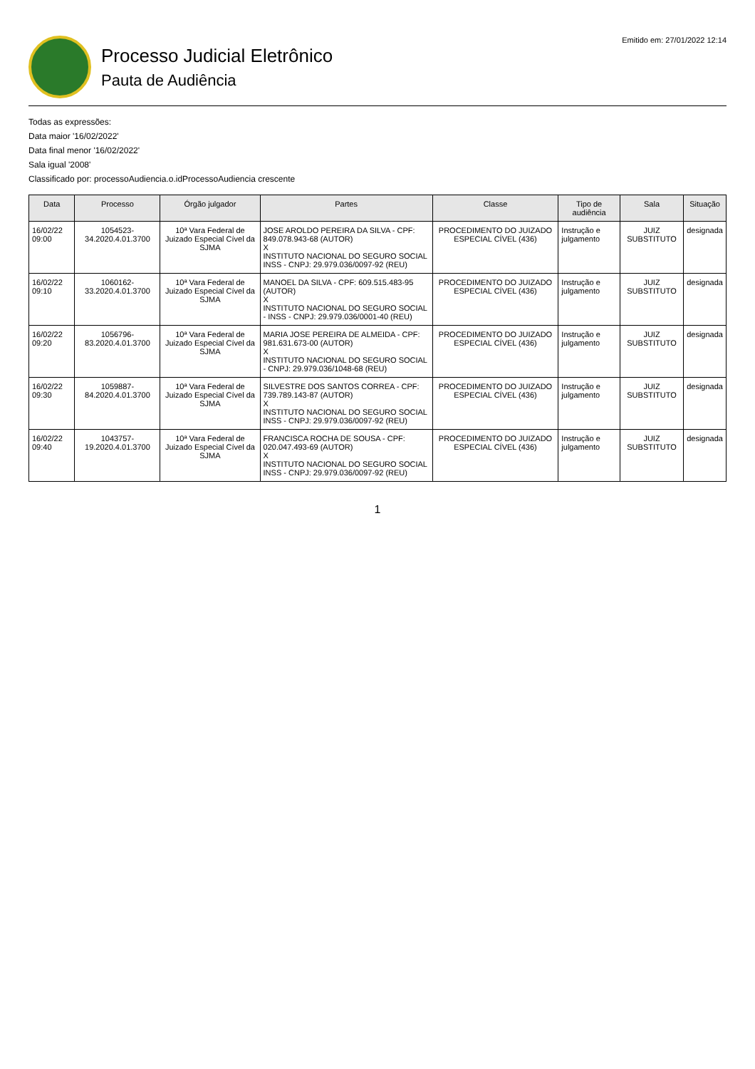Processo Judicial Eletrônico
Pauta de Audiência
Emitido em: 27/01/2022 12:14
Todas as expressões:
Data maior '16/02/2022'
Data final menor '16/02/2022'
Sala igual '2008'
Classificado por: processoAudiencia.o.idProcessoAudiencia crescente
| Data | Processo | Órgão julgador | Partes | Classe | Tipo de audiência | Sala | Situação |
| --- | --- | --- | --- | --- | --- | --- | --- |
| 16/02/22 09:00 | 1054523-34.2020.4.01.3700 | 10ª Vara Federal de Juizado Especial Cível da SJMA | JOSE AROLDO PEREIRA DA SILVA - CPF: 849.078.943-68 (AUTOR) X INSTITUTO NACIONAL DO SEGURO SOCIAL INSS - CNPJ: 29.979.036/0097-92 (REU) | PROCEDIMENTO DO JUIZADO ESPECIAL CÍVEL (436) | Instrução e julgamento | JUIZ SUBSTITUTO | designada |
| 16/02/22 09:10 | 1060162-33.2020.4.01.3700 | 10ª Vara Federal de Juizado Especial Cível da SJMA | MANOEL DA SILVA - CPF: 609.515.483-95 (AUTOR) X INSTITUTO NACIONAL DO SEGURO SOCIAL - INSS - CNPJ: 29.979.036/0001-40 (REU) | PROCEDIMENTO DO JUIZADO ESPECIAL CÍVEL (436) | Instrução e julgamento | JUIZ SUBSTITUTO | designada |
| 16/02/22 09:20 | 1056796-83.2020.4.01.3700 | 10ª Vara Federal de Juizado Especial Cível da SJMA | MARIA JOSE PEREIRA DE ALMEIDA - CPF: 981.631.673-00 (AUTOR) X INSTITUTO NACIONAL DO SEGURO SOCIAL - CNPJ: 29.979.036/1048-68 (REU) | PROCEDIMENTO DO JUIZADO ESPECIAL CÍVEL (436) | Instrução e julgamento | JUIZ SUBSTITUTO | designada |
| 16/02/22 09:30 | 1059887-84.2020.4.01.3700 | 10ª Vara Federal de Juizado Especial Cível da SJMA | SILVESTRE DOS SANTOS CORREA - CPF: 739.789.143-87 (AUTOR) X INSTITUTO NACIONAL DO SEGURO SOCIAL INSS - CNPJ: 29.979.036/0097-92 (REU) | PROCEDIMENTO DO JUIZADO ESPECIAL CÍVEL (436) | Instrução e julgamento | JUIZ SUBSTITUTO | designada |
| 16/02/22 09:40 | 1043757-19.2020.4.01.3700 | 10ª Vara Federal de Juizado Especial Cível da SJMA | FRANCISCA ROCHA DE SOUSA - CPF: 020.047.493-69 (AUTOR) X INSTITUTO NACIONAL DO SEGURO SOCIAL INSS - CNPJ: 29.979.036/0097-92 (REU) | PROCEDIMENTO DO JUIZADO ESPECIAL CÍVEL (436) | Instrução e julgamento | JUIZ SUBSTITUTO | designada |
1